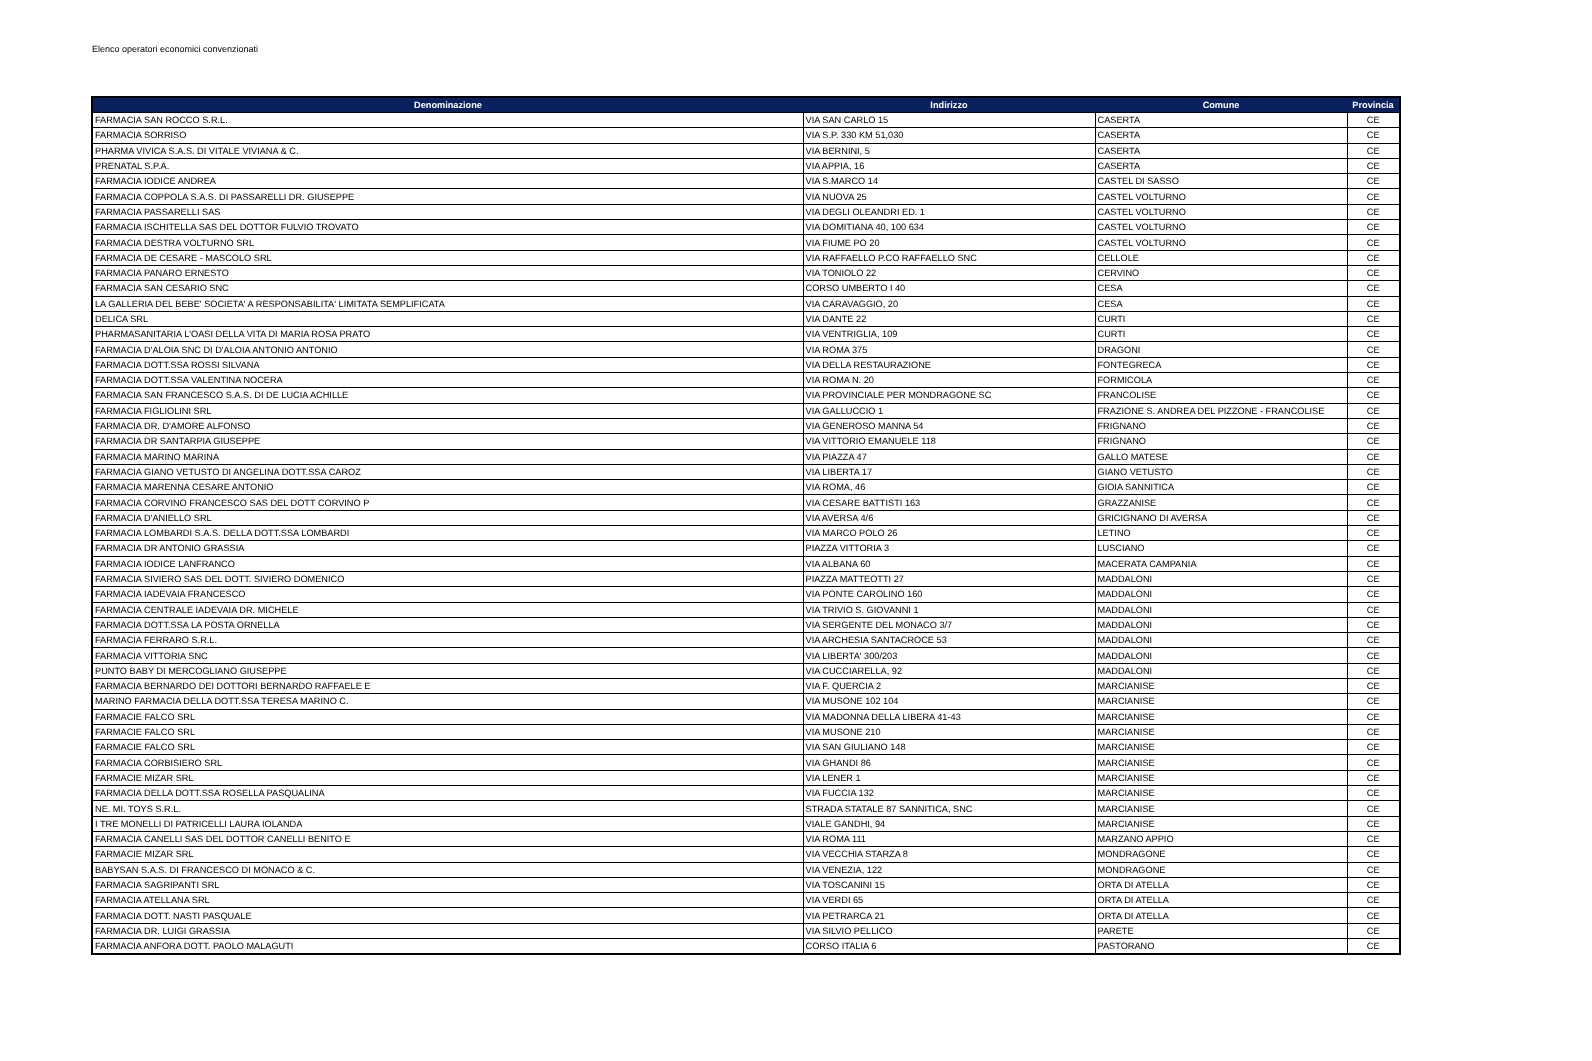Elenco operatori economici convenzionati
| Denominazione | Indirizzo | Comune | Provincia |
| --- | --- | --- | --- |
| FARMACIA SAN ROCCO S.R.L. | VIA SAN CARLO 15 | CASERTA | CE |
| FARMACIA SORRISO | VIA S.P. 330 KM 51,030 | CASERTA | CE |
| PHARMA VIVICA S.A.S. DI VITALE VIVIANA & C. | VIA BERNINI, 5 | CASERTA | CE |
| PRENATAL S.P.A. | VIA APPIA, 16 | CASERTA | CE |
| FARMACIA IODICE ANDREA | VIA S.MARCO 14 | CASTEL DI SASSO | CE |
| FARMACIA COPPOLA S.A.S. DI PASSARELLI DR. GIUSEPPE | VIA NUOVA 25 | CASTEL VOLTURNO | CE |
| FARMACIA PASSARELLI SAS | VIA DEGLI OLEANDRI ED. 1 | CASTEL VOLTURNO | CE |
| FARMACIA ISCHITELLA SAS DEL DOTTOR FULVIO TROVATO | VIA DOMITIANA 40, 100 634 | CASTEL VOLTURNO | CE |
| FARMACIA DESTRA VOLTURNO SRL | VIA FIUME PO 20 | CASTEL VOLTURNO | CE |
| FARMACIA DE CESARE - MASCOLO SRL | VIA RAFFAELLO P.CO RAFFAELLO SNC | CELLOLE | CE |
| FARMACIA PANARO ERNESTO | VIA TONIOLO 22 | CERVINO | CE |
| FARMACIA SAN CESARIO SNC | CORSO UMBERTO I 40 | CESA | CE |
| LA GALLERIA DEL BEBE' SOCIETA' A RESPONSABILITA' LIMITATA SEMPLIFICATA | VIA CARAVAGGIO, 20 | CESA | CE |
| DELICA SRL | VIA DANTE 22 | CURTI | CE |
| PHARMASANITARIA L'OASI DELLA VITA DI MARIA ROSA PRATO | VIA VENTRIGLIA, 109 | CURTI | CE |
| FARMACIA D'ALOIA SNC DI D'ALOIA ANTONIO ANTONIO | VIA ROMA 375 | DRAGONI | CE |
| FARMACIA DOTT.SSA ROSSI SILVANA | VIA DELLA RESTAURAZIONE | FONTEGRECA | CE |
| FARMACIA DOTT.SSA VALENTINA NOCERA | VIA ROMA N. 20 | FORMICOLA | CE |
| FARMACIA SAN FRANCESCO S.A.S. DI DE LUCIA ACHILLE | VIA PROVINCIALE PER MONDRAGONE SC | FRANCOLISE | CE |
| FARMACIA FIGLIOLINI SRL | VIA GALLUCCIO 1 | FRAZIONE S. ANDREA DEL PIZZONE - FRANCOLISE | CE |
| FARMACIA DR. D'AMORE ALFONSO | VIA GENEROSO MANNA 54 | FRIGNANO | CE |
| FARMACIA DR SANTARPIA GIUSEPPE | VIA VITTORIO EMANUELE 118 | FRIGNANO | CE |
| FARMACIA MARINO MARINA | VIA PIAZZA 47 | GALLO MATESE | CE |
| FARMACIA GIANO VETUSTO DI ANGELINA DOTT.SSA CAROZ | VIA LIBERTA 17 | GIANO VETUSTO | CE |
| FARMACIA MARENNA CESARE ANTONIO | VIA ROMA, 46 | GIOIA SANNITICA | CE |
| FARMACIA CORVINO FRANCESCO SAS DEL DOTT CORVINO P | VIA CESARE BATTISTI 163 | GRAZZANISE | CE |
| FARMACIA D'ANIELLO SRL | VIA AVERSA 4/6 | GRICIGNANO DI AVERSA | CE |
| FARMACIA LOMBARDI S.A.S. DELLA DOTT.SSA LOMBARDI | VIA MARCO POLO 26 | LETINO | CE |
| FARMACIA DR ANTONIO GRASSIA | PIAZZA VITTORIA 3 | LUSCIANO | CE |
| FARMACIA IODICE LANFRANCO | VIA ALBANA 60 | MACERATA CAMPANIA | CE |
| FARMACIA SIVIERO SAS DEL DOTT. SIVIERO DOMENICO | PIAZZA MATTEOTTI 27 | MADDALONI | CE |
| FARMACIA IADEVAIA FRANCESCO | VIA PONTE CAROLINO 160 | MADDALONI | CE |
| FARMACIA CENTRALE IADEVAIA DR. MICHELE | VIA TRIVIO S. GIOVANNI 1 | MADDALONI | CE |
| FARMACIA DOTT.SSA LA POSTA ORNELLA | VIA SERGENTE DEL MONACO 3/7 | MADDALONI | CE |
| FARMACIA FERRARO S.R.L. | VIA ARCHESIA SANTACROCE 53 | MADDALONI | CE |
| FARMACIA VITTORIA SNC | VIA LIBERTA' 300/203 | MADDALONI | CE |
| PUNTO BABY DI MERCOGLIANO GIUSEPPE | VIA CUCCIARELLA, 92 | MADDALONI | CE |
| FARMACIA BERNARDO DEI DOTTORI BERNARDO RAFFAELE E | VIA F. QUERCIA 2 | MARCIANISE | CE |
| MARINO FARMACIA DELLA DOTT.SSA TERESA MARINO C. | VIA MUSONE 102 104 | MARCIANISE | CE |
| FARMACIE FALCO SRL | VIA MADONNA DELLA LIBERA 41-43 | MARCIANISE | CE |
| FARMACIE FALCO SRL | VIA MUSONE 210 | MARCIANISE | CE |
| FARMACIE FALCO SRL | VIA SAN GIULIANO 148 | MARCIANISE | CE |
| FARMACIA CORBISIERO SRL | VIA GHANDI 86 | MARCIANISE | CE |
| FARMACIE MIZAR SRL | VIA LENER 1 | MARCIANISE | CE |
| FARMACIA DELLA DOTT.SSA ROSELLA PASQUALINA | VIA FUCCIA 132 | MARCIANISE | CE |
| NE. MI. TOYS S.R.L. | STRADA STATALE 87 SANNITICA, SNC | MARCIANISE | CE |
| I TRE MONELLI DI PATRICELLI LAURA IOLANDA | VIALE GANDHI, 94 | MARCIANISE | CE |
| FARMACIA CANELLI SAS DEL DOTTOR CANELLI BENITO E | VIA ROMA 111 | MARZANO APPIO | CE |
| FARMACIE MIZAR SRL | VIA VECCHIA STARZA 8 | MONDRAGONE | CE |
| BABYSAN S.A.S. DI FRANCESCO DI MONACO & C. | VIA VENEZIA, 122 | MONDRAGONE | CE |
| FARMACIA SAGRIPANTI SRL | VIA TOSCANINI 15 | ORTA DI ATELLA | CE |
| FARMACIA ATELLANA SRL | VIA VERDI 65 | ORTA DI ATELLA | CE |
| FARMACIA DOTT. NASTI PASQUALE | VIA PETRARCA 21 | ORTA DI ATELLA | CE |
| FARMACIA DR. LUIGI GRASSIA | VIA SILVIO PELLICO | PARETE | CE |
| FARMACIA ANFORA DOTT. PAOLO MALAGUTI | CORSO ITALIA 6 | PASTORANO | CE |